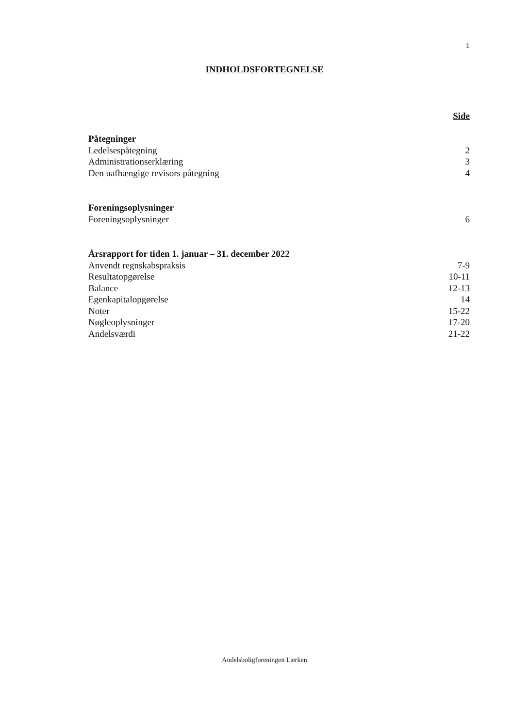1
INDHOLDSFORTEGNELSE
Side
Påtegninger
Ledelsespåtegning 2
Administrationserklæring 3
Den uafhængige revisors påtegning 4
Foreningsoplysninger
Foreningsoplysninger 6
Årsrapport for tiden 1. januar – 31. december 2022
Anvendt regnskabspraksis 7-9
Resultatopgørelse 10-11
Balance 12-13
Egenkapitalopgørelse 14
Noter 15-22
Nøgleoplysninger 17-20
Andelsværdi 21-22
Andelsboligforeningen Lærken